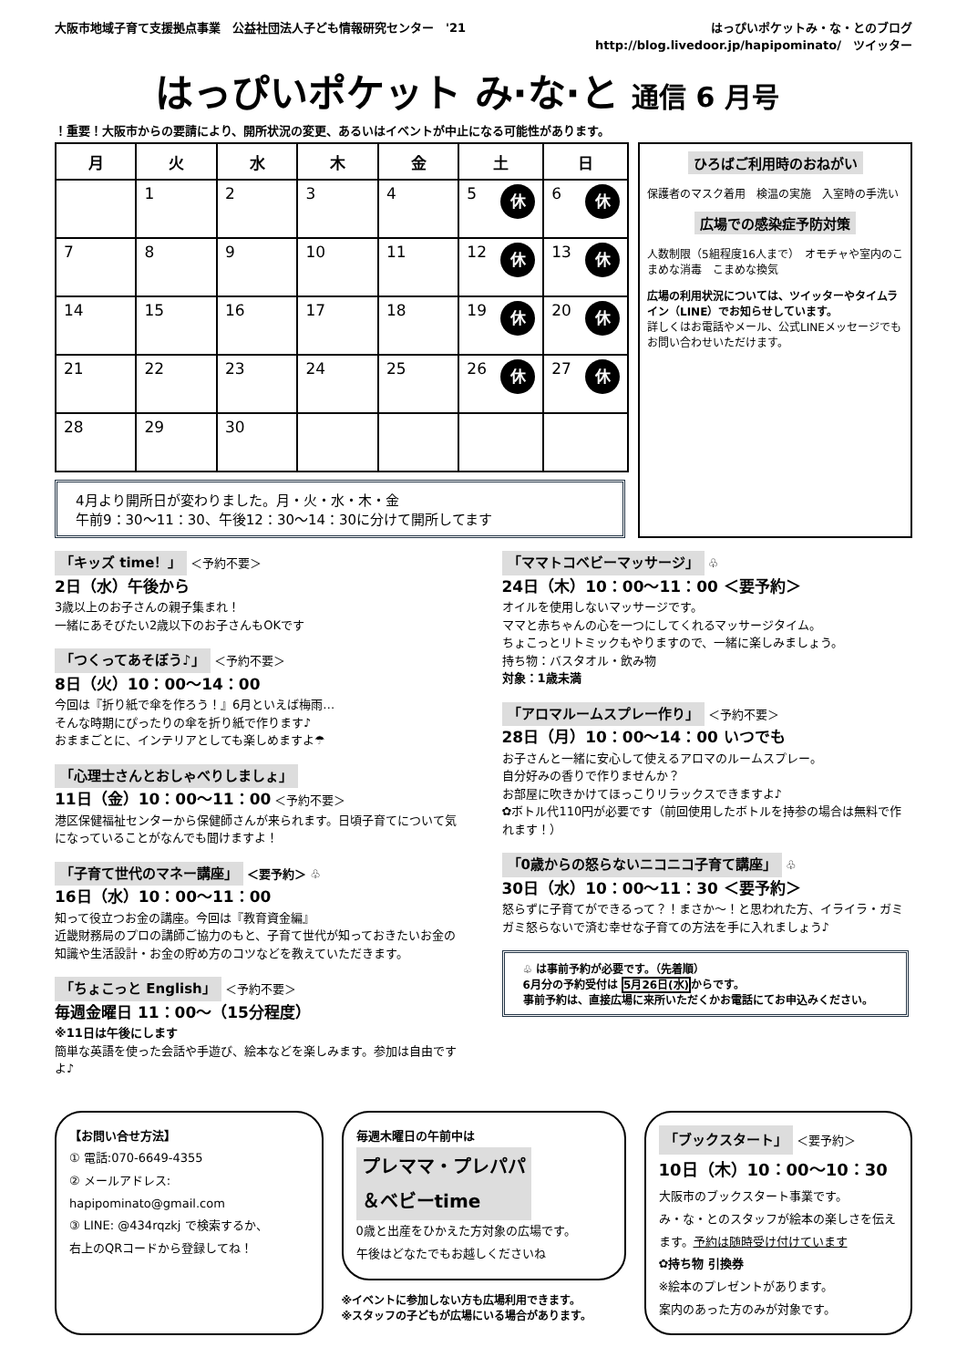大阪市地域子育て支援拠点事業　公益社団法人子ども情報研究センター　'21 はっぴいポケットみ・な・とのブログ
http://blog.livedoor.jp/hapipominato/　ツイッター
はっぴいポケット み·な·と 通信 6 月号
！重要！大阪市からの要請により、開所状況の変更、あるいはイベントが中止になる可能性があります。
| 月 | 火 | 水 | 木 | 金 | 土 | 日 |
| --- | --- | --- | --- | --- | --- | --- |
| | 1 | 2 | 3 | 4 | 5 休 | 6 休 |
| 7 | 8 | 9 | 10 | 11 | 12 休 | 13 休 |
| 14 | 15 | 16 | 17 | 18 | 19 休 | 20 休 |
| 21 | 22 | 23 | 24 | 25 | 26 休 | 27 休 |
| 28 | 29 | 30 | | | | |
4月より開所日が変わりました。月・火・水・木・金
午前9：30～11：30、午後12：30～14：30に分けて開所してます
ひろばご利用時のおねがい
保護者のマスク着用　検温の実施　入室時の手洗い
広場での感染症予防対策
人数制限（5組程度16人まで）　オモチャや室内のこまめな消毒　こまめな換気
広場の利用状況については、ツイッターやタイムライン（LINE）でお知らせしています。
詳しくはお電話やメール、公式LINEメッセージでもお問い合わせいただけます。
「キッズ time！」 ＜予約不要＞
2日（水）午後から
3歳以上のお子さんの親子集まれ！
一緒にあそびたい2歳以下のお子さんもOKです
「つくってあそぼう♪」 ＜予約不要＞
8日（火）10：00～14：00
今回は『折り紙で傘を作ろう！』6月といえば梅雨…
そんな時期にぴったりの傘を折り紙で作ります♪
おままごとに、インテリアとしても楽しめますよ☂
「心理士さんとおしゃべりしましょ」
11日（金）10：00～11：00 ＜予約不要＞
港区保健福祉センターから保健師さんが来られます。日頃子育てについて気になっていることがなんでも聞けますよ！
「子育て世代のマネー講座」 ＜要予約＞ ♧
16日（水）10：00～11：00
知って役立つお金の講座。今回は『教育資金編』
近畿財務局のプロの講師ご協力のもと、子育て世代が知っておきたいお金の知識や生活設計・お金の貯め方のコツなどを教えていただきます。
「ちょこっと English」 ＜予約不要＞
毎週金曜日 11：00～（15分程度）
※11日は午後にします
簡単な英語を使った会話や手遊び、絵本などを楽しみます。参加は自由ですよ♪
「ママトコベビーマッサージ」 ♧
24日（木）10：00～11：00 ＜要予約＞
オイルを使用しないマッサージです。
ママと赤ちゃんの心を一つにしてくれるマッサージタイム。
ちょこっとリトミックもやりますので、一緒に楽しみましょう。
持ち物：バスタオル・飲み物
対象：1歳未満
「アロマルームスプレー作り」 ＜予約不要＞
28日（月）10：00～14：00 いつでも
お子さんと一緒に安心して使えるアロマのルームスプレー。
自分好みの香りで作りませんか？
お部屋に吹きかけてほっこりリラックスできますよ♪
✿ボトル代110円が必要です（前回使用したボトルを持参の場合は無料で作れます！）
「0歳からの怒らないニコニコ子育て講座」 ♧
30日（水）10：00～11：30 ＜要予約＞
怒らずに子育てができるって？！まさか～！と思われた方、イライラ・ガミガミ怒らないで済む幸せな子育ての方法を手に入れましょう♪
♧ は事前予約が必要です。（先着順）
6月分の予約受付は 5月26日(水) からです。
事前予約は、直接広場に来所いただくかお電話にてお申込みください。
【お問い合せ方法】
① 電話:070-6649-4355
② メールアドレス:
hapipominato@gmail.com
③ LINE: @434rqzkj で検索するか、
右上のQRコードから登録してね！
毎週木曜日の午前中は
プレママ・プレパパ
＆ベビーtime
0歳と出産をひかえた方対象の広場です。
午後はどなたでもお越しくださいね
※イベントに参加しない方も広場利用できます。
※スタッフの子どもが広場にいる場合があります。
「ブックスタート」 ＜要予約＞
10日（木）10：00～10：30
大阪市のブックスタート事業です。
み・な・とのスタッフが絵本の楽しさを伝えます。予約は随時受け付けています
✿持ち物 引換券
※絵本のプレゼントがあります。
案内のあった方のみが対象です。